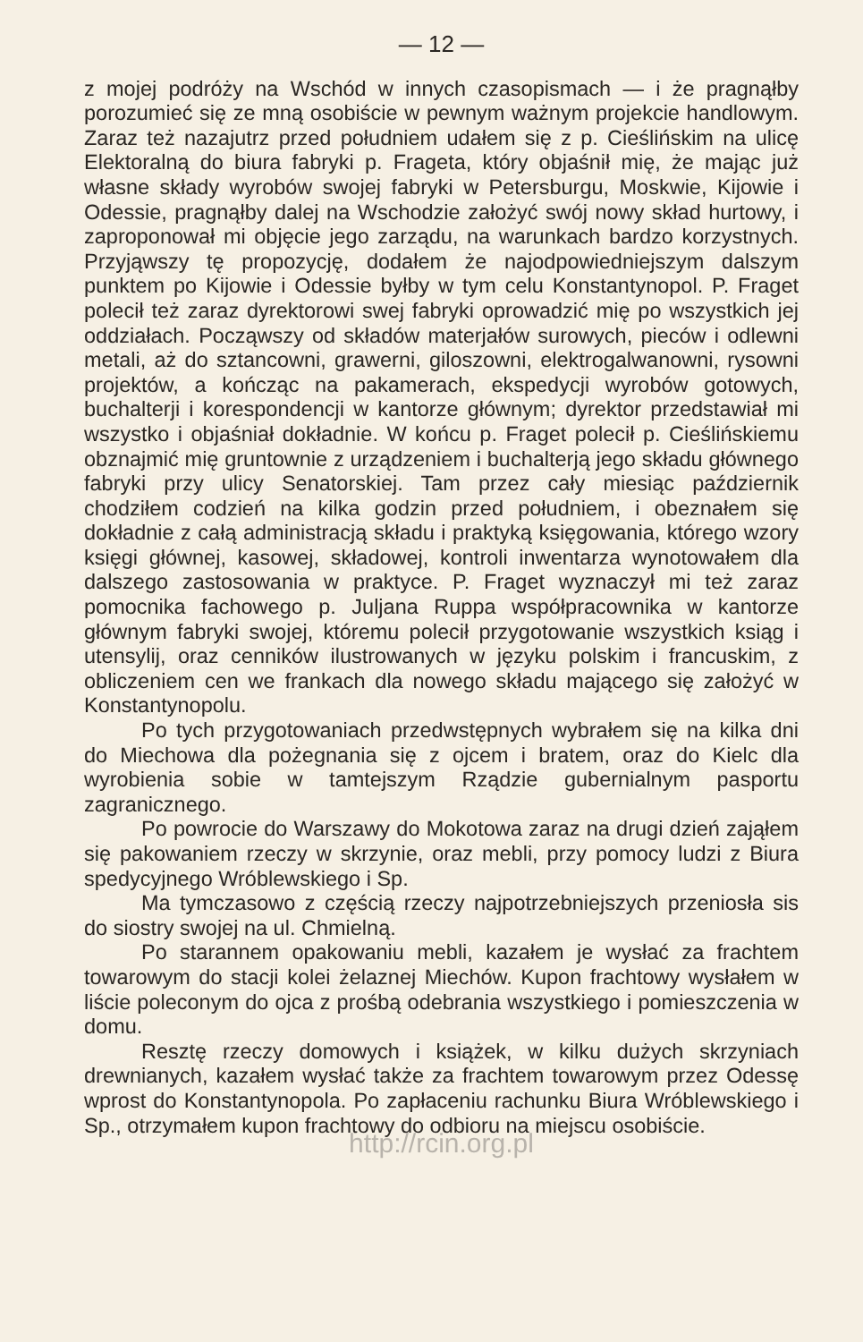— 12 —
z mojej podróży na Wschód w innych czasopismach — i że pragnąłby porozumieć się ze mną osobiście w pewnym ważnym projekcie handlowym. Zaraz też nazajutrz przed południem udałem się z p. Cieślińskim na ulicę Elektoralną do biura fabryki p. Frageta, który objaśnił mię, że mając już własne składy wyrobów swojej fabryki w Petersburgu, Moskwie, Kijowie i Odessie, pragnąłby dalej na Wschodzie założyć swój nowy skład hurtowy, i zaproponował mi objęcie jego zarządu, na warunkach bardzo korzystnych. Przyjąwszy tę propozycję, dodałem że najodpowiedniejszym dalszym punktem po Kijowie i Odessie byłby w tym celu Konstantynopol. P. Fraget polecił też zaraz dyrektorowi swej fabryki oprowadzić mię po wszystkich jej oddziałach. Począwszy od składów materjałów surowych, pieców i odlewni metali, aż do sztancowni, grawerni, giloszowni, elektrogalwanowni, rysowni projektów, a kończąc na pakamerach, ekspedycji wyrobów gotowych, buchalterji i korespondencji w kantorze głównym; dyrektor przedstawiał mi wszystko i objaśniał dokładnie. W końcu p. Fraget polecił p. Cieślińskiemu obznajmić mię gruntownie z urządzeniem i buchalterją jego składu głównego fabryki przy ulicy Senatorskiej. Tam przez cały miesiąc październik chodziłem codzień na kilka godzin przed południem, i obeznałem się dokładnie z całą administracją składu i praktyką księgowania, którego wzory księgi głównej, kasowej, składowej, kontroli inwentarza wynotowałem dla dalszego zastosowania w praktyce. P. Fraget wyznaczył mi też zaraz pomocnika fachowego p. Juljana Ruppa współpracownika w kantorze głównym fabryki swojej, któremu polecił przygotowanie wszystkich ksiąg i utensylij, oraz cenników ilustrowanych w języku polskim i francuskim, z obliczeniem cen we frankach dla nowego składu mającego się założyć w Konstantynopolu.
Po tych przygotowaniach przedwstępnych wybrałem się na kilka dni do Miechowa dla pożegnania się z ojcem i bratem, oraz do Kielc dla wyrobienia sobie w tamtejszym Rządzie gubernialnym pasportu zagranicznego.
Po powrocie do Warszawy do Mokotowa zaraz na drugi dzień zająłem się pakowaniem rzeczy w skrzynie, oraz mebli, przy pomocy ludzi z Biura spedycyjnego Wróblewskiego i Sp.
Ma tymczasowo z częścią rzeczy najpotrzebniejszych przeniosła sis do siostry swojej na ul. Chmielną.
Po starannem opakowaniu mebli, kazałem je wysłać za frachtem towarowym do stacji kolei żelaznej Miechów. Kupon frachtowy wysłałem w liście poleconym do ojca z prośbą odebrania wszystkiego i pomieszczenia w domu.
Resztę rzeczy domowych i książek, w kilku dużych skrzyniach drewnianych, kazałem wysłać także za frachtem towarowym przez Odessę wprost do Konstantynopola. Po zapłaceniu rachunku Biura Wróblewskiego i Sp., otrzymałem kupon frachtowy do odbioru na miejscu osobiście.
http://rcin.org.pl